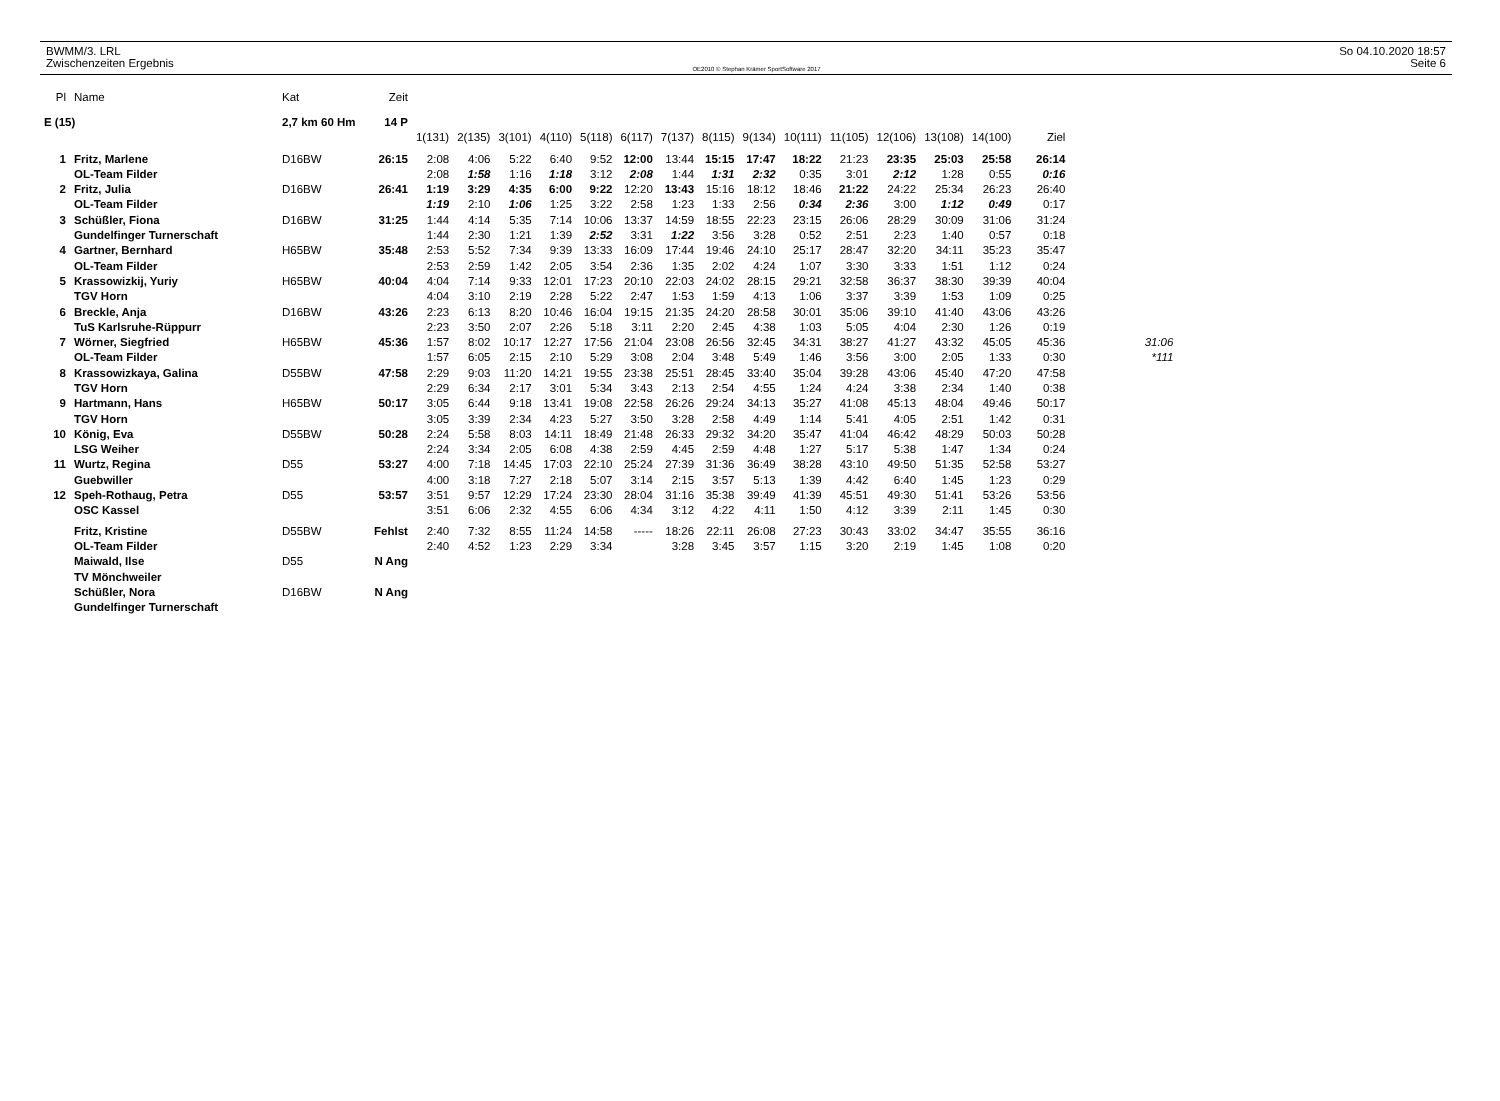BWMM/3. LRL
Zwischenzeiten Ergebnis
OE2010 © Stephan Krämer SportSoftware 2017
So 04.10.2020 18:57
Seite 6
| Pl | Name | Kat | Zeit | | | | | | | | | | | | | | | | |
| --- | --- | --- | --- | --- | --- | --- | --- | --- | --- | --- | --- | --- | --- | --- | --- | --- | --- | --- | --- |
| E (15) | | 2,7 km 60 Hm 14 P | | | | | | | | | | | | | | | | | |
| | | | | 1(131) | 2(135) | 3(101) | 4(110) | 5(118) | 6(117) | 7(137) | 8(115) | 9(134) | 10(111) | 11(105) | 12(106) | 13(108) | 14(100) | Ziel | |
| 1 | Fritz, Marlene | D16BW | 26:15 | 2:08 | 4:06 | 5:22 | 6:40 | 9:52 | 12:00 | 13:44 | 15:15 | 17:47 | 18:22 | 21:23 | 23:35 | 25:03 | 25:58 | 26:14 | |
| | OL-Team Filder | | | 2:08 | 1:58 | 1:16 | 1:18 | 3:12 | 2:08 | 1:44 | 1:31 | 2:32 | 0:35 | 3:01 | 2:12 | 1:28 | 0:55 | 0:16 | |
| 2 | Fritz, Julia | D16BW | 26:41 | 1:19 | 3:29 | 4:35 | 6:00 | 9:22 | 12:20 | 13:43 | 15:16 | 18:12 | 18:46 | 21:22 | 24:22 | 25:34 | 26:23 | 26:40 | |
| | OL-Team Filder | | | 1:19 | 2:10 | 1:06 | 1:25 | 3:22 | 2:58 | 1:23 | 1:33 | 2:56 | 0:34 | 2:36 | 3:00 | 1:12 | 0:49 | 0:17 | |
| 3 | Schüßler, Fiona | D16BW | 31:25 | 1:44 | 4:14 | 5:35 | 7:14 | 10:06 | 13:37 | 14:59 | 18:55 | 22:23 | 23:15 | 26:06 | 28:29 | 30:09 | 31:06 | 31:24 | |
| | Gundelfinger Turnerschaft | | | 1:44 | 2:30 | 1:21 | 1:39 | 2:52 | 3:31 | 1:22 | 3:56 | 3:28 | 0:52 | 2:51 | 2:23 | 1:40 | 0:57 | 0:18 | |
| 4 | Gartner, Bernhard | H65BW | 35:48 | 2:53 | 5:52 | 7:34 | 9:39 | 13:33 | 16:09 | 17:44 | 19:46 | 24:10 | 25:17 | 28:47 | 32:20 | 34:11 | 35:23 | 35:47 | |
| | OL-Team Filder | | | 2:53 | 2:59 | 1:42 | 2:05 | 3:54 | 2:36 | 1:35 | 2:02 | 4:24 | 1:07 | 3:30 | 3:33 | 1:51 | 1:12 | 0:24 | |
| 5 | Krassowizkij, Yuriy | H65BW | 40:04 | 4:04 | 7:14 | 9:33 | 12:01 | 17:23 | 20:10 | 22:03 | 24:02 | 28:15 | 29:21 | 32:58 | 36:37 | 38:30 | 39:39 | 40:04 | |
| | TGV Horn | | | 4:04 | 3:10 | 2:19 | 2:28 | 5:22 | 2:47 | 1:53 | 1:59 | 4:13 | 1:06 | 3:37 | 3:39 | 1:53 | 1:09 | 0:25 | |
| 6 | Breckle, Anja | D16BW | 43:26 | 2:23 | 6:13 | 8:20 | 10:46 | 16:04 | 19:15 | 21:35 | 24:20 | 28:58 | 30:01 | 35:06 | 39:10 | 41:40 | 43:06 | 43:26 | |
| | TuS Karlsruhe-Rüppurr | | | 2:23 | 3:50 | 2:07 | 2:26 | 5:18 | 3:11 | 2:20 | 2:45 | 4:38 | 1:03 | 5:05 | 4:04 | 2:30 | 1:26 | 0:19 | |
| 7 | Wörner, Siegfried | H65BW | 45:36 | 1:57 | 8:02 | 10:17 | 12:27 | 17:56 | 21:04 | 23:08 | 26:56 | 32:45 | 34:31 | 38:27 | 41:27 | 43:32 | 45:05 | 45:36 | 31:06 |
| | OL-Team Filder | | | 1:57 | 6:05 | 2:15 | 2:10 | 5:29 | 3:08 | 2:04 | 3:48 | 5:49 | 1:46 | 3:56 | 3:00 | 2:05 | 1:33 | 0:30 | *111 |
| 8 | Krassowizkaya, Galina | D55BW | 47:58 | 2:29 | 9:03 | 11:20 | 14:21 | 19:55 | 23:38 | 25:51 | 28:45 | 33:40 | 35:04 | 39:28 | 43:06 | 45:40 | 47:20 | 47:58 | |
| | TGV Horn | | | 2:29 | 6:34 | 2:17 | 3:01 | 5:34 | 3:43 | 2:13 | 2:54 | 4:55 | 1:24 | 4:24 | 3:38 | 2:34 | 1:40 | 0:38 | |
| 9 | Hartmann, Hans | H65BW | 50:17 | 3:05 | 6:44 | 9:18 | 13:41 | 19:08 | 22:58 | 26:26 | 29:24 | 34:13 | 35:27 | 41:08 | 45:13 | 48:04 | 49:46 | 50:17 | |
| | TGV Horn | | | 3:05 | 3:39 | 2:34 | 4:23 | 5:27 | 3:50 | 3:28 | 2:58 | 4:49 | 1:14 | 5:41 | 4:05 | 2:51 | 1:42 | 0:31 | |
| 10 | König, Eva | D55BW | 50:28 | 2:24 | 5:58 | 8:03 | 14:11 | 18:49 | 21:48 | 26:33 | 29:32 | 34:20 | 35:47 | 41:04 | 46:42 | 48:29 | 50:03 | 50:28 | |
| | LSG Weiher | | | 2:24 | 3:34 | 2:05 | 6:08 | 4:38 | 2:59 | 4:45 | 2:59 | 4:48 | 1:27 | 5:17 | 5:38 | 1:47 | 1:34 | 0:24 | |
| 11 | Wurtz, Regina | D55 | 53:27 | 4:00 | 7:18 | 14:45 | 17:03 | 22:10 | 25:24 | 27:39 | 31:36 | 36:49 | 38:28 | 43:10 | 49:50 | 51:35 | 52:58 | 53:27 | |
| | Guebwiller | | | 4:00 | 3:18 | 7:27 | 2:18 | 5:07 | 3:14 | 2:15 | 3:57 | 5:13 | 1:39 | 4:42 | 6:40 | 1:45 | 1:23 | 0:29 | |
| 12 | Speh-Rothaug, Petra | D55 | 53:57 | 3:51 | 9:57 | 12:29 | 17:24 | 23:30 | 28:04 | 31:16 | 35:38 | 39:49 | 41:39 | 45:51 | 49:30 | 51:41 | 53:26 | 53:56 | |
| | OSC Kassel | | | 3:51 | 6:06 | 2:32 | 4:55 | 6:06 | 4:34 | 3:12 | 4:22 | 4:11 | 1:50 | 4:12 | 3:39 | 2:11 | 1:45 | 0:30 | |
| | Fritz, Kristine | D55BW | Fehlst | 2:40 | 7:32 | 8:55 | 11:24 | 14:58 | ----- | 18:26 | 22:11 | 26:08 | 27:23 | 30:43 | 33:02 | 34:47 | 35:55 | 36:16 | |
| | OL-Team Filder | | | 2:40 | 4:52 | 1:23 | 2:29 | 3:34 | | 3:28 | 3:45 | 3:57 | 1:15 | 3:20 | 2:19 | 1:45 | 1:08 | 0:20 | |
| | Maiwald, Ilse | D55 | N Ang | | | | | | | | | | | | | | | | |
| | TV Mönchweiler | | | | | | | | | | | | | | | | | | |
| | Schüßler, Nora | D16BW | N Ang | | | | | | | | | | | | | | | | |
| | Gundelfinger Turnerschaft | | | | | | | | | | | | | | | | | | |